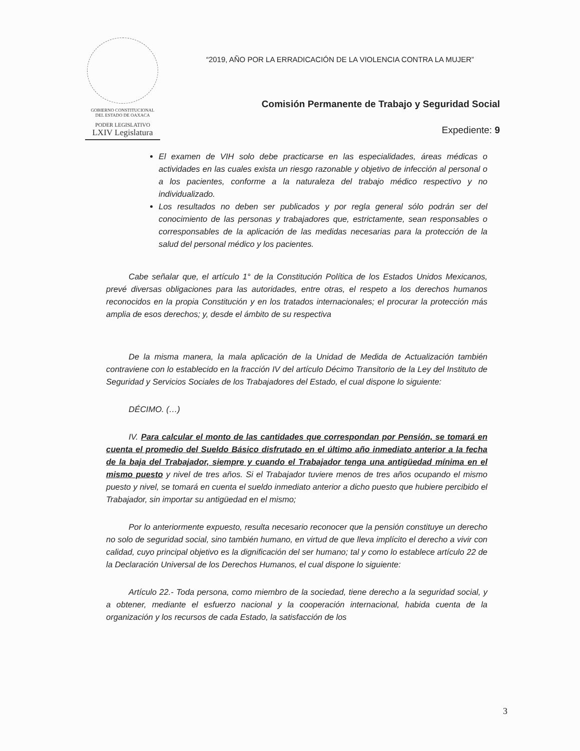GOBIERNO CONSTITUCIONAL
DEL ESTADO DE OAXACA
PODER LEGISLATIVO
LXIV Legislatura
“2019, AÑO POR LA ERRADICACIÓN DE LA VIOLENCIA CONTRA LA MUJER”
Comisión Permanente de Trabajo y Seguridad Social
Expediente: 9
El examen de VIH solo debe practicarse en las especialidades, áreas médicas o actividades en las cuales exista un riesgo razonable y objetivo de infección al personal o a los pacientes, conforme a la naturaleza del trabajo médico respectivo y no individualizado.
Los resultados no deben ser publicados y por regla general sólo podrán ser del conocimiento de las personas y trabajadores que, estrictamente, sean responsables o corresponsables de la aplicación de las medidas necesarias para la protección de la salud del personal médico y los pacientes.
Cabe señalar que, el artículo 1° de la Constitución Política de los Estados Unidos Mexicanos, prevé diversas obligaciones para las autoridades, entre otras, el respeto a los derechos humanos reconocidos en la propia Constitución y en los tratados internacionales; el procurar la protección más amplia de esos derechos; y, desde el ámbito de su respectiva
De la misma manera, la mala aplicación de la Unidad de Medida de Actualización también contraviene con lo establecido en la fracción IV del artículo Décimo Transitorio de la Ley del Instituto de Seguridad y Servicios Sociales de los Trabajadores del Estado, el cual dispone lo siguiente:
DÉCIMO. (…)
IV. Para calcular el monto de las cantidades que correspondan por Pensión, se tomará en cuenta el promedio del Sueldo Básico disfrutado en el último año inmediato anterior a la fecha de la baja del Trabajador, siempre y cuando el Trabajador tenga una antigüedad mínima en el mismo puesto y nivel de tres años. Si el Trabajador tuviere menos de tres años ocupando el mismo puesto y nivel, se tomará en cuenta el sueldo inmediato anterior a dicho puesto que hubiere percibido el Trabajador, sin importar su antigüedad en el mismo;
Por lo anteriormente expuesto, resulta necesario reconocer que la pensión constituye un derecho no solo de seguridad social, sino también humano, en virtud de que lleva implícito el derecho a vivir con calidad, cuyo principal objetivo es la dignificación del ser humano; tal y como lo establece artículo 22 de la Declaración Universal de los Derechos Humanos, el cual dispone lo siguiente:
Artículo 22.- Toda persona, como miembro de la sociedad, tiene derecho a la seguridad social, y a obtener, mediante el esfuerzo nacional y la cooperación internacional, habida cuenta de la organización y los recursos de cada Estado, la satisfacción de los
3